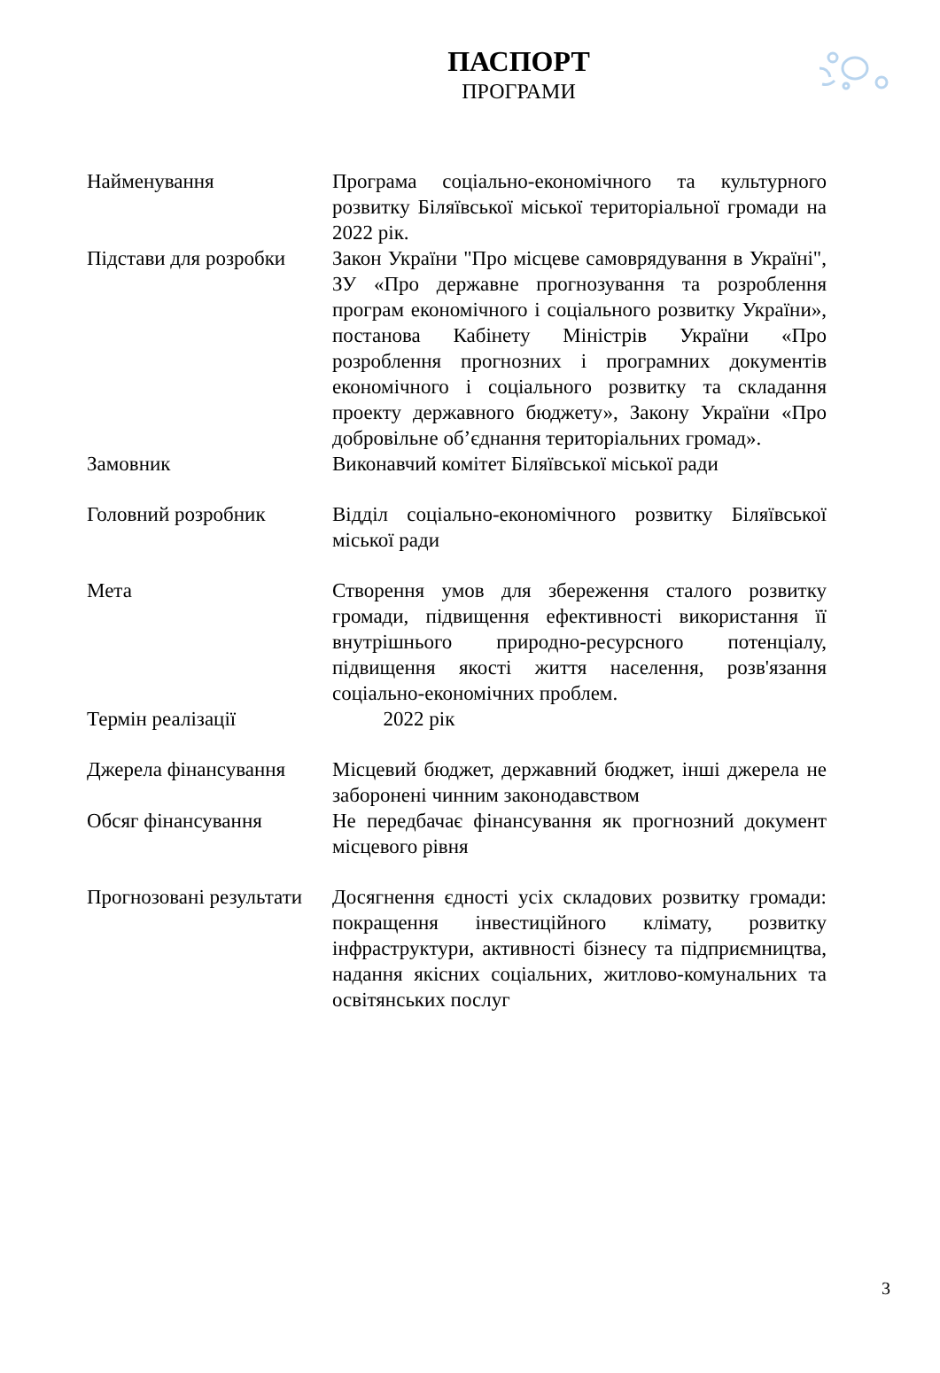ПАСПОРТ
ПРОГРАМИ
| Найменування | Програма соціально-економічного та культурного розвитку Біляївської міської територіальної громади на 2022 рік. |
| Підстави для розробки | Закон України "Про місцеве самоврядування в Україні", ЗУ «Про державне прогнозування та розроблення програм економічного і соціального розвитку України», постанова Кабінету Міністрів України «Про розроблення прогнозних і програмних документів економічного і соціального розвитку та складання проекту державного бюджету», Закону України «Про добровільне об’єднання територіальних громад». |
| Замовник | Виконавчий комітет Біляївської міської ради |
| Головний розробник | Відділ соціально-економічного розвитку Біляївської міської ради |
| Мета | Створення умов для збереження сталого розвитку громади, підвищення ефективності використання її внутрішнього природно-ресурсного потенціалу, підвищення якості життя населення, розв'язання соціально-економічних проблем. |
| Термін реалізації | 2022 рік |
| Джерела фінансування | Місцевий бюджет, державний бюджет, інші джерела не заборонені чинним законодавством |
| Обсяг фінансування | Не передбачає фінансування як прогнозний документ місцевого рівня |
| Прогнозовані результати | Досягнення єдності усіх складових розвитку громади: покращення інвестиційного клімату, розвитку інфраструктури, активності бізнесу та підприємництва, надання якісних соціальних, житлово-комунальних та освітянських послуг |
3